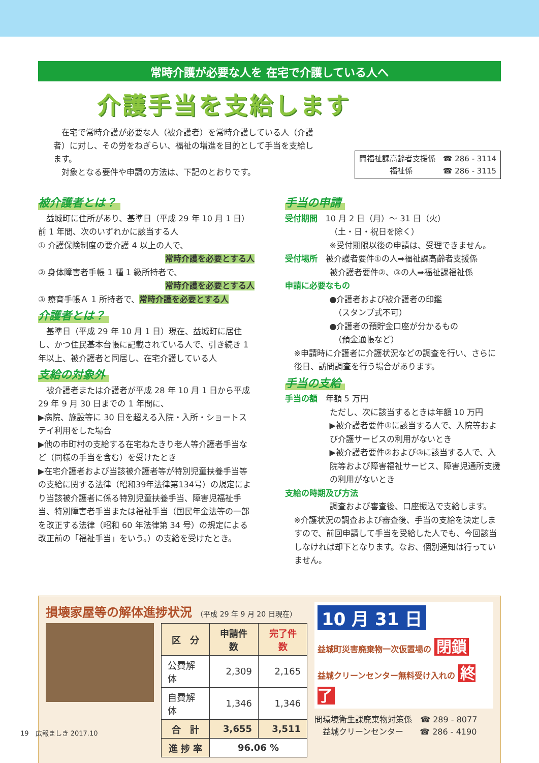常時介護が必要な人を 在宅で介護している人へ
介護手当を支給します
　在宅で常時介護が必要な人（被介護者）を常時介護している人（介護者）に対し、その労をねぎらい、福祉の増進を目的として手当を支給します。
　対象となる要件や申請の方法は、下記のとおりです。
問福祉課高齢者支援係　☎ 286 - 3114
　　　　福祉係　　　　☎ 286 - 3115
被介護者とは？
　益城町に住所があり、基準日（平成 29 年 10 月 1 日）前 1 年間、次のいずれかに該当する人
① 介護保険制度の要介護 4 以上の人で、
常時介護を必要とする人
② 身体障害者手帳 1 種 1 級所持者で、
常時介護を必要とする人
③ 療育手帳Ａ 1 所持者で、常時介護を必要とする人
介護者とは？
　基準日（平成 29 年 10 月 1 日）現在、益城町に居住し、かつ住民基本台帳に記載されている人で、引き続き 1 年以上、被介護者と同居し、在宅介護している人
支給の対象外
　被介護者または介護者が平成 28 年 10 月 1 日から平成 29 年 9 月 30 日までの 1 年間に、
▶病院、施設等に 30 日を超える入院・入所・ショートステイ利用をした場合
▶他の市町村の支給する在宅ねたきり老人等介護者手当など（同様の手当を含む）を受けたとき
▶在宅介護者および当該被介護者等が特別児童扶養手当等の支給に関する法律（昭和39年法律第134号）の規定により当該被介護者に係る特別児童扶養手当、障害児福祉手当、特別障害者手当または福祉手当（国民年金法等の一部を改正する法律（昭和 60 年法律第 34 号）の規定による改正前の「福祉手当」をいう。）の支給を受けたとき。
手当の申請
受付期間　10 月 2 日（月）～ 31 日（火）
（土・日・祝日を除く）
※受付期限以後の申請は、受理できません。
受付場所　被介護者要件①の人➡福祉課高齢者支援係
被介護者要件②、③の人➡福祉課福祉係
申請に必要なもの
●介護者および被介護者の印鑑
　（スタンプ式不可）
●介護者の預貯金口座が分かるもの
　（預金通帳など）
※申請時に介護者に介護状況などの調査を行い、さらに後日、訪問調査を行う場合があります。
手当の支給
手当の額　年額 5 万円
ただし、次に該当するときは年額 10 万円
▶被介護者要件①に該当する人で、入院等および介護サービスの利用がないとき
▶被介護者要件②および③に該当する人で、入院等および障害福祉サービス、障害児通所支援の利用がないとき
支給の時期及び方法
調査および審査後、口座振込で支給します。
※介護状況の調査および審査後、手当の支給を決定しますので、前回申請して手当を受給した人でも、今回該当しなければ却下となります。なお、個別通知は行っていません。
損壊家屋等の解体進捗状況 （平成 29 年 9 月 20 日現在）
| 区 分 | 申請件数 | 完了件数 |
| --- | --- | --- |
| 公費解体 | 2,309 | 2,165 |
| 自費解体 | 1,346 | 1,346 |
| 合 計 | 3,655 | 3,511 |
| 進 捗 率 | 96.06 % | |
10 月 31 日
益城町災害廃棄物一次仮置場の 閉鎖
益城クリーンセンター無料受け入れの 終了
問環境衛生課廃棄物対策係　☎ 289 - 8077
　益城クリーンセンター　　☎ 286 - 4190
19　広報ましき 2017.10